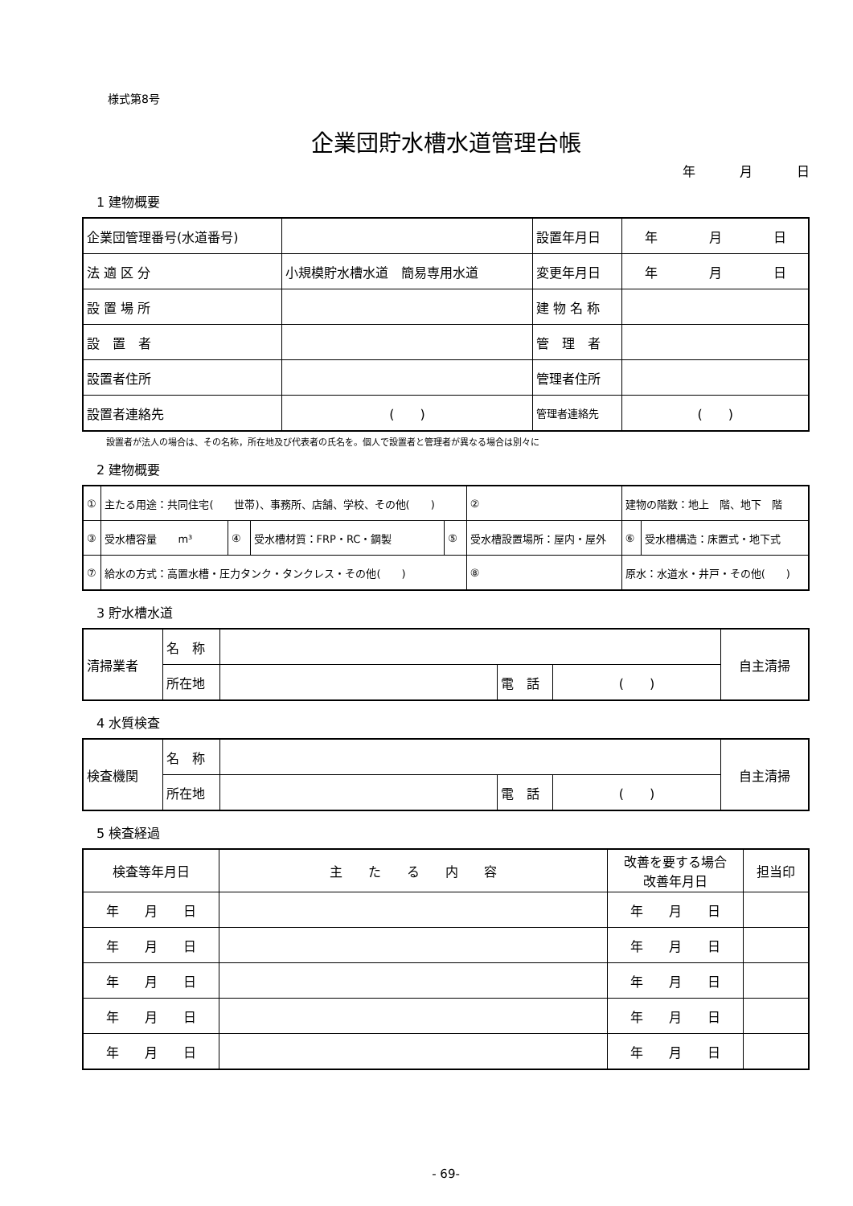様式第8号
企業団貯水槽水道管理台帳
年 月 日
1 建物概要
| 企業団管理番号(水道番号) | | | 設置年月日 | 年 月 日 |
| 法 適 区 分 | 小規模貯水槽水道 簡易専用水道 | | 変更年月日 | 年 月 日 |
| 設 置 場 所 | | | 建 物 名 称 | |
| 設 置 者 | | | 管 理 者 | |
| 設置者住所 | | | 管理者住所 | |
| 設置者連絡先 | ( ) | | 管理者連絡先 | ( ) |
設置者が法人の場合は、その名称，所在地及び代表者の氏名を。個人で設置者と管理者が異なる場合は別々に
2 建物概要
| ① | 主たる用途：共同住宅( 世帯)、事務所、店舗、学校、その他( ) | | | | ② | 建物の階数：地上 階、地下 階 | | |
| ③ | 受水槽容量 m³ | ④ | 受水槽材質：FRP・RC・鋼製 | ⑤ | 受水槽設置場所：屋内・屋外 | | ⑥ | 受水槽構造：床置式・地下式 |
| ⑦ | 給水の方式：高置水槽・圧力タンク・タンクレス・その他( ) | | | | ⑧ | 原水：水道水・井戸・その他( ) | | |
3 貯水槽水道
| 清掃業者 | 名 称 | | | | 自主清掃 |
| | 所在地 | | 電 話 | ( ) | |
4 水質検査
| 検査機関 | 名 称 | | | | 自主清掃 |
| | 所在地 | | 電 話 | ( ) | |
5 検査経過
| 検査等年月日 | 主 た る 内 容 | 改善を要する場合 改善年月日 | 担当印 |
| 年 月 日 | | 年 月 日 | |
| 年 月 日 | | 年 月 日 | |
| 年 月 日 | | 年 月 日 | |
| 年 月 日 | | 年 月 日 | |
| 年 月 日 | | 年 月 日 | |
- 69-